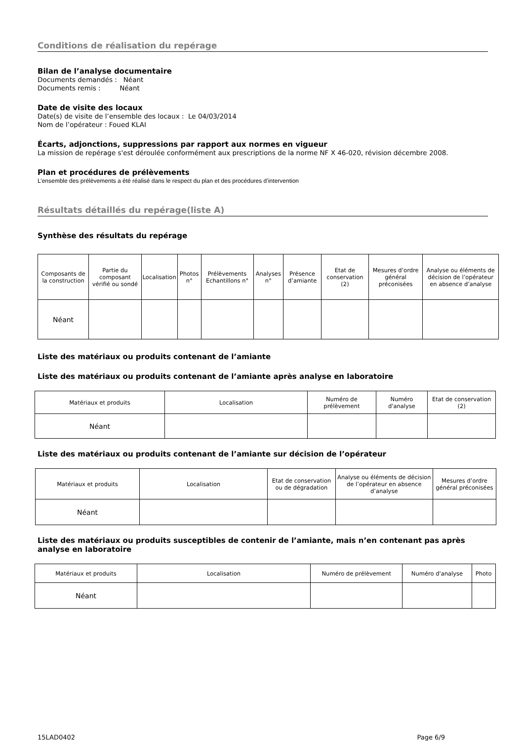Conditions de réalisation du repérage
Bilan de l’analyse documentaire
Documents demandés : Néant
Documents remis : Néant
Date de visite des locaux
Date(s) de visite de l’ensemble des locaux : Le 04/03/2014
Nom de l’opérateur : Foued KLAI
Écarts, adjonctions, suppressions par rapport aux normes en vigueur
La mission de repérage s'est déroulée conformément aux prescriptions de la norme NF X 46-020, révision décembre 2008.
Plan et procédures de prélèvements
L’ensemble des prélèvements a été réalisé dans le respect du plan et des procédures d’intervention
Résultats détaillés du repérage(liste A)
Synthèse des résultats du repérage
| Composants de la construction | Partie du composant vérifié ou sondé | Localisation | Photos n° | Prélèvements Echantillons n° | Analyses n° | Présence d’amiante | Etat de conservation (2) | Mesures d’ordre général préconisées | Analyse ou éléments de décision de l’opérateur en absence d’analyse |
| --- | --- | --- | --- | --- | --- | --- | --- | --- | --- |
| Néant | | | | | | | | | |
Liste des matériaux ou produits contenant de l’amiante
Liste des matériaux ou produits contenant de l’amiante après analyse en laboratoire
| Matériaux et produits | Localisation | Numéro de prélèvement | Numéro d'analyse | Etat de conservation (2) |
| --- | --- | --- | --- | --- |
| Néant | | | | |
Liste des matériaux ou produits contenant de l’amiante sur décision de l’opérateur
| Matériaux et produits | Localisation | Etat de conservation ou de dégradation | Analyse ou éléments de décision de l’opérateur en absence d’analyse | Mesures d’ordre général préconisées |
| --- | --- | --- | --- | --- |
| Néant | | | | |
Liste des matériaux ou produits susceptibles de contenir de l’amiante, mais n’en contenant pas après analyse en laboratoire
| Matériaux et produits | Localisation | Numéro de prélèvement | Numéro d'analyse | Photo |
| --- | --- | --- | --- | --- |
| Néant | | | | |
15LAD0402 Page 6/9